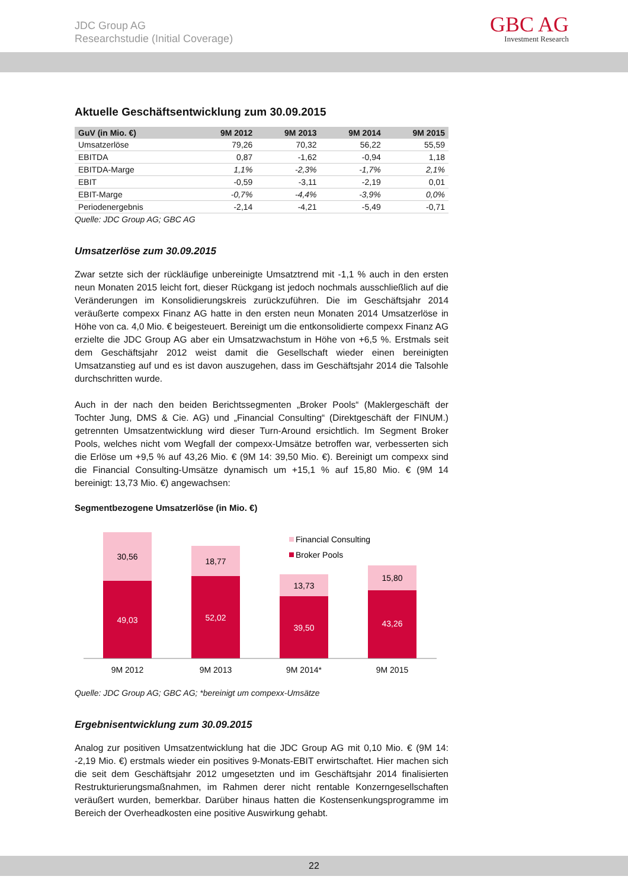JDC Group AG
Researchstudie (Initial Coverage)
GBC AG
Investment Research
Aktuelle Geschäftsentwicklung zum 30.09.2015
| GuV (in Mio. €) | 9M 2012 | 9M 2013 | 9M 2014 | 9M 2015 |
| --- | --- | --- | --- | --- |
| Umsatzerlöse | 79,26 | 70,32 | 56,22 | 55,59 |
| EBITDA | 0,87 | -1,62 | -0,94 | 1,18 |
| EBITDA-Marge | 1,1% | -2,3% | -1,7% | 2,1% |
| EBIT | -0,59 | -3,11 | -2,19 | 0,01 |
| EBIT-Marge | -0,7% | -4,4% | -3,9% | 0,0% |
| Periodenergebnis | -2,14 | -4,21 | -5,49 | -0,71 |
Quelle: JDC Group AG; GBC AG
Umsatzerlöse zum 30.09.2015
Zwar setzte sich der rückläufige unbereinigte Umsatztrend mit -1,1 % auch in den ersten neun Monaten 2015 leicht fort, dieser Rückgang ist jedoch nochmals ausschließlich auf die Veränderungen im Konsolidierungskreis zurückzuführen. Die im Geschäftsjahr 2014 veräußerte compexx Finanz AG hatte in den ersten neun Monaten 2014 Umsatzerlöse in Höhe von ca. 4,0 Mio. € beigesteuert. Bereinigt um die entkonsolidierte compexx Finanz AG erzielte die JDC Group AG aber ein Umsatzwachstum in Höhe von +6,5 %. Erstmals seit dem Geschäftsjahr 2012 weist damit die Gesellschaft wieder einen bereinigten Umsatzanstieg auf und es ist davon auszugehen, dass im Geschäftsjahr 2014 die Talsohle durchschritten wurde.
Auch in der nach den beiden Berichtssegmenten „Broker Pools“ (Maklergeschäft der Tochter Jung, DMS & Cie. AG) und „Financial Consulting“ (Direktgeschäft der FINUM.) getrennten Umsatzentwicklung wird dieser Turn-Around ersichtlich. Im Segment Broker Pools, welches nicht vom Wegfall der compexx-Umsätze betroffen war, verbesserten sich die Erlöse um +9,5 % auf 43,26 Mio. € (9M 14: 39,50 Mio. €). Bereinigt um compexx sind die Financial Consulting-Umsätze dynamisch um +15,1 % auf 15,80 Mio. € (9M 14 bereinigt: 13,73 Mio. €) angewachsen:
Segmentbezogene Umsatzerlöse (in Mio. €)
Financial Consulting
Broker Pools
30,56
49,03
18,77
52,02
13,73
39,50
15,80
43,26
9M 2012
9M 2013
9M 2014*
9M 2015
Quelle: JDC Group AG; GBC AG; *bereinigt um compexx-Umsätze
Ergebnisentwicklung zum 30.09.2015
Analog zur positiven Umsatzentwicklung hat die JDC Group AG mit 0,10 Mio. € (9M 14: -2,19 Mio. €) erstmals wieder ein positives 9-Monats-EBIT erwirtschaftet. Hier machen sich die seit dem Geschäftsjahr 2012 umgesetzten und im Geschäftsjahr 2014 finalisierten Restrukturierungsmaßnahmen, im Rahmen derer nicht rentable Konzerngesellschaften veräußert wurden, bemerkbar. Darüber hinaus hatten die Kostensenkungsprogramme im Bereich der Overheadkosten eine positive Auswirkung gehabt.
22